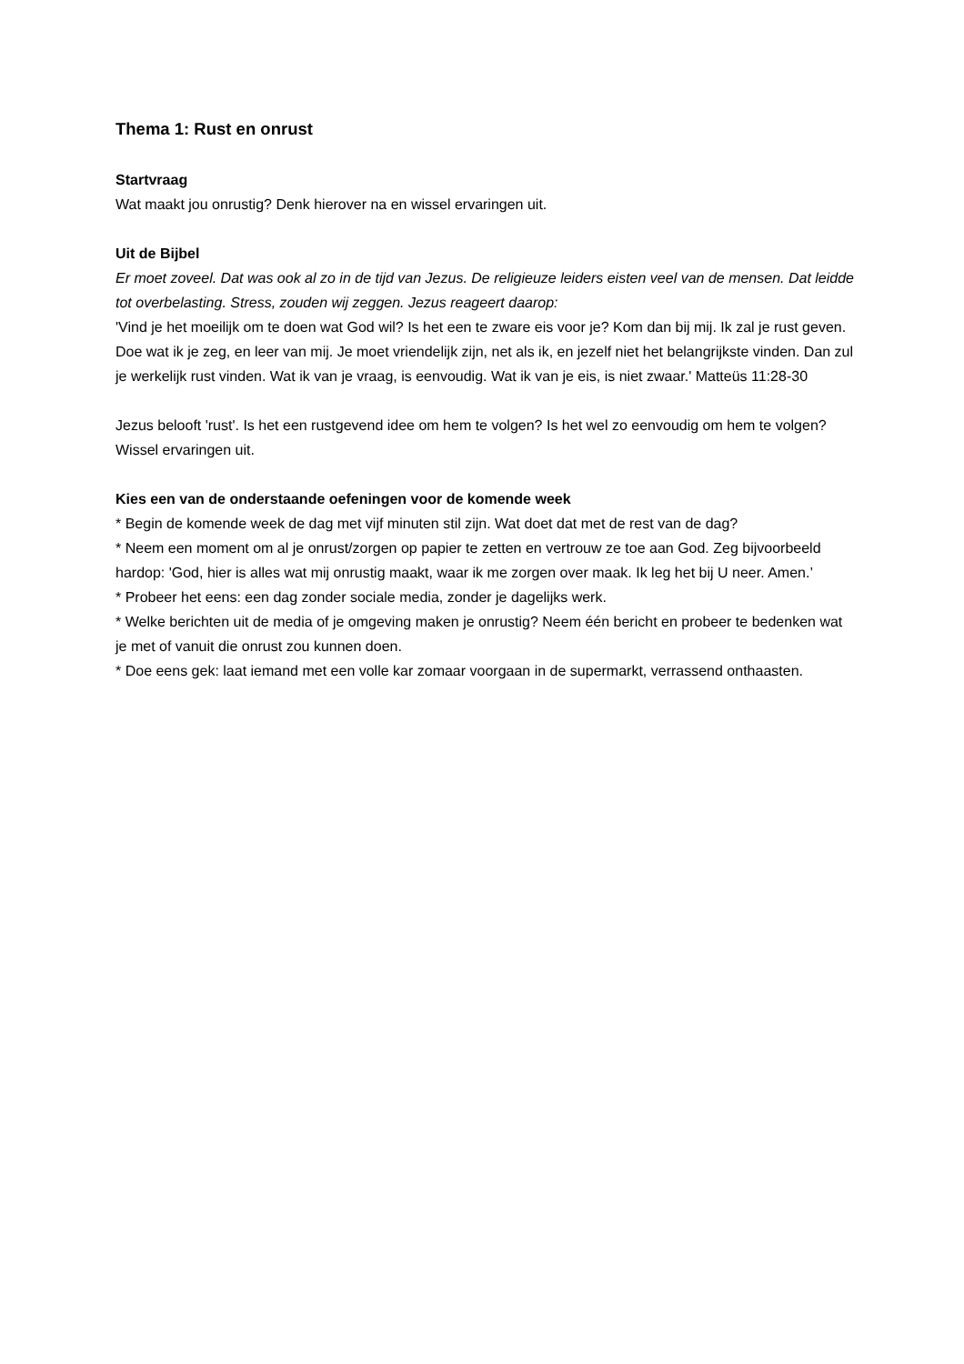Thema 1: Rust en onrust
Startvraag
Wat maakt jou onrustig? Denk hierover na en wissel ervaringen uit.
Uit de Bijbel
Er moet zoveel. Dat was ook al zo in de tijd van Jezus. De religieuze leiders eisten veel van de mensen. Dat leidde tot overbelasting. Stress, zouden wij zeggen. Jezus reageert daarop:
'Vind je het moeilijk om te doen wat God wil? Is het een te zware eis voor je? Kom dan bij mij. Ik zal je rust geven. Doe wat ik je zeg, en leer van mij. Je moet vriendelijk zijn, net als ik, en jezelf niet het belangrijkste vinden. Dan zul je werkelijk rust vinden. Wat ik van je vraag, is eenvoudig. Wat ik van je eis, is niet zwaar.' Matteüs 11:28-30
Jezus belooft 'rust'. Is het een rustgevend idee om hem te volgen? Is het wel zo eenvoudig om hem te volgen? Wissel ervaringen uit.
Kies een van de onderstaande oefeningen voor de komende week
* Begin de komende week de dag met vijf minuten stil zijn. Wat doet dat met de rest van de dag?
* Neem een moment om al je onrust/zorgen op papier te zetten en vertrouw ze toe aan God. Zeg bijvoorbeeld hardop: 'God, hier is alles wat mij onrustig maakt, waar ik me zorgen over maak. Ik leg het bij U neer. Amen.’
* Probeer het eens: een dag zonder sociale media, zonder je dagelijks werk.
* Welke berichten uit de media of je omgeving maken je onrustig? Neem één bericht en probeer te bedenken wat je met of vanuit die onrust zou kunnen doen.
* Doe eens gek: laat iemand met een volle kar zomaar voorgaan in de supermarkt, verrassend onthaasten.